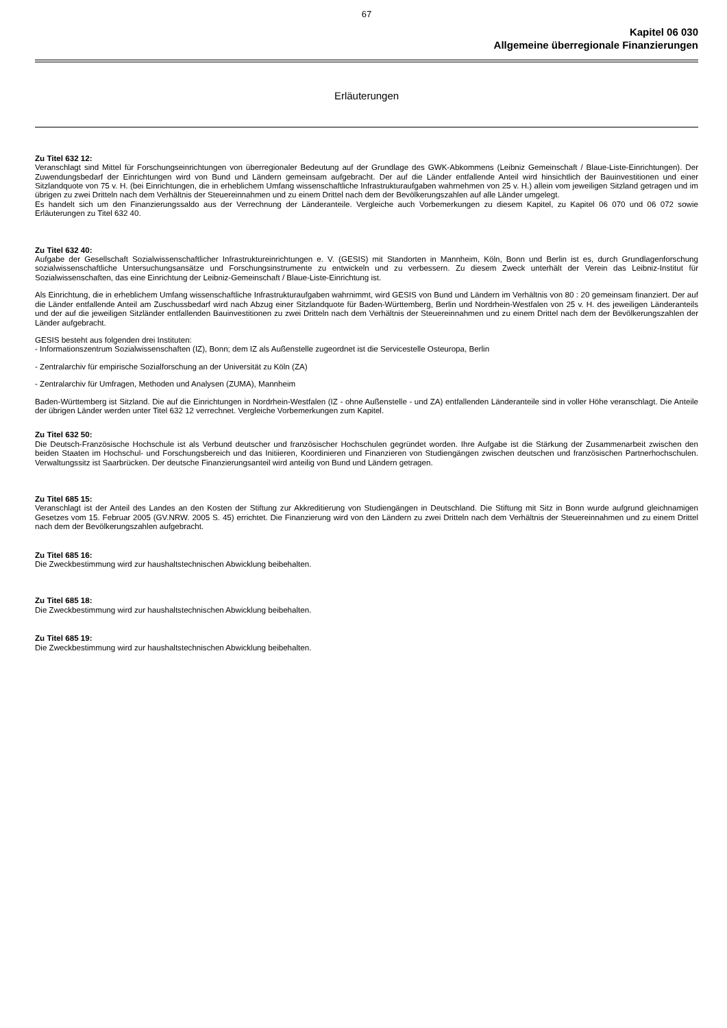67
Kapitel 06 030
Allgemeine überregionale Finanzierungen
Erläuterungen
Zu Titel 632 12:
Veranschlagt sind Mittel für Forschungseinrichtungen von überregionaler Bedeutung auf der Grundlage des GWK-Abkommens (Leibniz Gemeinschaft / Blaue-Liste-Einrichtungen). Der Zuwendungsbedarf der Einrichtungen wird von Bund und Ländern gemeinsam aufgebracht. Der auf die Länder entfallende Anteil wird hinsichtlich der Bauinvestitionen und einer Sitzlandquote von 75 v. H. (bei Einrichtungen, die in erheblichem Umfang wissenschaftliche Infrastrukturaufgaben wahrnehmen von 25 v. H.) allein vom jeweiligen Sitzland getragen und im übrigen zu zwei Dritteln nach dem Verhältnis der Steuereinnahmen und zu einem Drittel nach dem der Bevölkerungszahlen auf alle Länder umgelegt.
Es handelt sich um den Finanzierungssaldo aus der Verrechnung der Länderanteile. Vergleiche auch Vorbemerkungen zu diesem Kapitel, zu Kapitel 06 070 und 06 072 sowie Erläuterungen zu Titel 632 40.
Zu Titel 632 40:
Aufgabe der Gesellschaft Sozialwissenschaftlicher Infrastruktureinrichtungen e. V. (GESIS) mit Standorten in Mannheim, Köln, Bonn und Berlin ist es, durch Grundlagenforschung sozialwissenschaftliche Untersuchungsansätze und Forschungsinstrumente zu entwickeln und zu verbessern. Zu diesem Zweck unterhält der Verein das Leibniz-Institut für Sozialwissenschaften, das eine Einrichtung der Leibniz-Gemeinschaft / Blaue-Liste-Einrichtung ist.
Als Einrichtung, die in erheblichem Umfang wissenschaftliche Infrastrukturaufgaben wahrnimmt, wird GESIS von Bund und Ländern im Verhältnis von 80 : 20 gemeinsam finanziert. Der auf die Länder entfallende Anteil am Zuschussbedarf wird nach Abzug einer Sitzlandquote für Baden-Württemberg, Berlin und Nordrhein-Westfalen von 25 v. H. des jeweiligen Länderanteils und der auf die jeweiligen Sitzländer entfallenden Bauinvestitionen zu zwei Dritteln nach dem Verhältnis der Steuereinnahmen und zu einem Drittel nach dem der Bevölkerungszahlen der Länder aufgebracht.
GESIS besteht aus folgenden drei Instituten:
- Informationszentrum Sozialwissenschaften (IZ), Bonn; dem IZ als Außenstelle zugeordnet ist die Servicestelle Osteuropa, Berlin
- Zentralarchiv für empirische Sozialforschung an der Universität zu Köln (ZA)
- Zentralarchiv für Umfragen, Methoden und Analysen (ZUMA), Mannheim
Baden-Württemberg ist Sitzland. Die auf die Einrichtungen in Nordrhein-Westfalen (IZ - ohne Außenstelle - und ZA) entfallenden Länderanteile sind in voller Höhe veranschlagt. Die Anteile der übrigen Länder werden unter Titel 632 12 verrechnet. Vergleiche Vorbemerkungen zum Kapitel.
Zu Titel 632 50:
Die Deutsch-Französische Hochschule ist als Verbund deutscher und französischer Hochschulen gegründet worden. Ihre Aufgabe ist die Stärkung der Zusammenarbeit zwischen den beiden Staaten im Hochschul- und Forschungsbereich und das Initiieren, Koordinieren und Finanzieren von Studiengängen zwischen deutschen und französischen Partnerhochschulen. Verwaltungssitz ist Saarbrücken. Der deutsche Finanzierungsanteil wird anteilig von Bund und Ländern getragen.
Zu Titel 685 15:
Veranschlagt ist der Anteil des Landes an den Kosten der Stiftung zur Akkreditierung von Studiengängen in Deutschland. Die Stiftung mit Sitz in Bonn wurde aufgrund gleichnamigen Gesetzes vom 15. Februar 2005 (GV.NRW. 2005 S. 45) errichtet. Die Finanzierung wird von den Ländern zu zwei Dritteln nach dem Verhältnis der Steuereinnahmen und zu einem Drittel nach dem der Bevölkerungszahlen aufgebracht.
Zu Titel 685 16:
Die Zweckbestimmung wird zur haushaltstechnischen Abwicklung beibehalten.
Zu Titel 685 18:
Die Zweckbestimmung wird zur haushaltstechnischen Abwicklung beibehalten.
Zu Titel 685 19:
Die Zweckbestimmung wird zur haushaltstechnischen Abwicklung beibehalten.